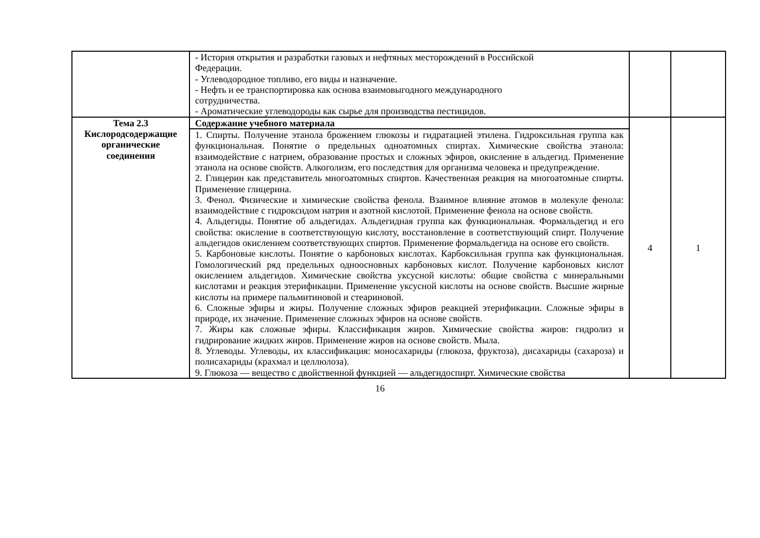| | - История открытия и разработки газовых и нефтяных месторождений в Российской Федерации. - Углеводородное топливо, его виды и назначение. - Нефть и ее транспортировка как основа взаимовыгодного международного сотрудничества. - Ароматические углеводороды как сырье для производства пестицидов. | | |
| Тема 2.3 Кислородсодержащие органические соединения | Содержание учебного материала | 4 | 1 |
| | 1. Спирты. Получение этанола брожением глюкозы и гидратацией этилена. Гидроксильная группа как функциональная. Понятие о предельных одноатомных спиртах. Химические свойства этанола: взаимодействие с натрием, образование простых и сложных эфиров, окисление в альдегид. Применение этанола на основе свойств. Алкоголизм, его последствия для организма человека и предупреждение. 2. Глицерин как представитель многоатомных спиртов. Качественная реакция на многоатомные спирты. Применение глицерина. 3. Фенол. Физические и химические свойства фенола. Взаимное влияние атомов в молекуле фенола: взаимодействие с гидроксидом натрия и азотной кислотой. Применение фенола на основе свойств. 4. Альдегиды. Понятие об альдегидах. Альдегидная группа как функциональная. Формальдегид и его свойства: окисление в соответствующую кислоту, восстановление в соответствующий спирт. Получение альдегидов окислением соответствующих спиртов. Применение формальдегида на основе его свойств. 5. Карбоновые кислоты. Понятие о карбоновых кислотах. Карбоксильная группа как функциональная. Гомологический ряд предельных одноосновных карбоновых кислот. Получение карбоновых кислот окислением альдегидов. Химические свойства уксусной кислоты: общие свойства с минеральными кислотами и реакция этерификации. Применение уксусной кислоты на основе свойств. Высшие жирные кислоты на примере пальмитиновой и стеариновой. 6. Сложные эфиры и жиры. Получение сложных эфиров реакцией этерификации. Сложные эфиры в природе, их значение. Применение сложных эфиров на основе свойств. 7. Жиры как сложные эфиры. Классификация жиров. Химические свойства жиров: гидролиз и гидрирование жидких жиров. Применение жиров на основе свойств. Мыла. 8. Углеводы. Углеводы, их классификация: моносахариды (глюкоза, фруктоза), дисахариды (сахароза) и полисахариды (крахмал и целлюлоза). 9. Глюкоза — вещество с двойственной функцией — альдегидоспирт. Химические свойства | | |
16